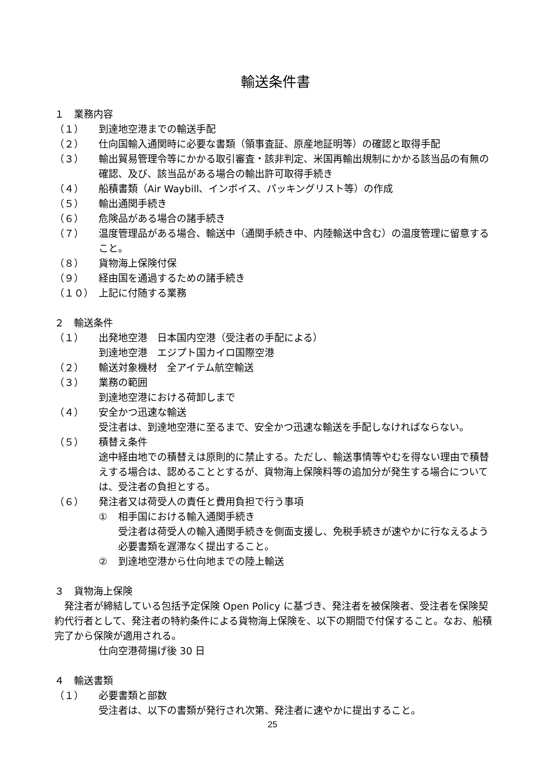輸送条件書
１　業務内容
（１） 到達地空港までの輸送手配
（２） 仕向国輸入通関時に必要な書類（領事査証、原産地証明等）の確認と取得手配
（３） 輸出貿易管理令等にかかる取引審査・該非判定、米国再輸出規制にかかる該当品の有無の確認、及び、該当品がある場合の輸出許可取得手続き
（４） 船積書類（Air Waybill、インボイス、パッキングリスト等）の作成
（５） 輸出通関手続き
（６） 危険品がある場合の諸手続き
（７） 温度管理品がある場合、輸送中（通関手続き中、内陸輸送中含む）の温度管理に留意すること。
（８） 貨物海上保険付保
（９） 経由国を通過するための諸手続き
（１０） 上記に付随する業務
２　輸送条件
（１） 出発地空港　日本国内空港（受注者の手配による）
到達地空港　エジプト国カイロ国際空港
（２） 輸送対象機材　全アイテム航空輸送
（３） 業務の範囲
到達地空港における荷卸しまで
（４） 安全かつ迅速な輸送
受注者は、到達地空港に至るまで、安全かつ迅速な輸送を手配しなければならない。
（５） 積替え条件
途中経由地での積替えは原則的に禁止する。ただし、輸送事情等やむを得ない理由で積替えする場合は、認めることとするが、貨物海上保険料等の追加分が発生する場合については、受注者の負担とする。
（６） 発注者又は荷受人の責任と費用負担で行う事項
① 相手国における輸入通関手続き
受注者は荷受人の輸入通関手続きを側面支援し、免税手続きが速やかに行なえるよう必要書類を遅滞なく提出すること。
② 到達地空港から仕向地までの陸上輸送
３　貨物海上保険
　発注者が締結している包括予定保険 Open Policy に基づき、発注者を被保険者、受注者を保険契約代行者として、発注者の特約条件による貨物海上保険を、以下の期間で付保すること。なお、船積完了から保険が適用される。
仕向空港荷揚げ後 30 日
４　輸送書類
（１） 必要書類と部数
受注者は、以下の書類が発行され次第、発注者に速やかに提出すること。
25